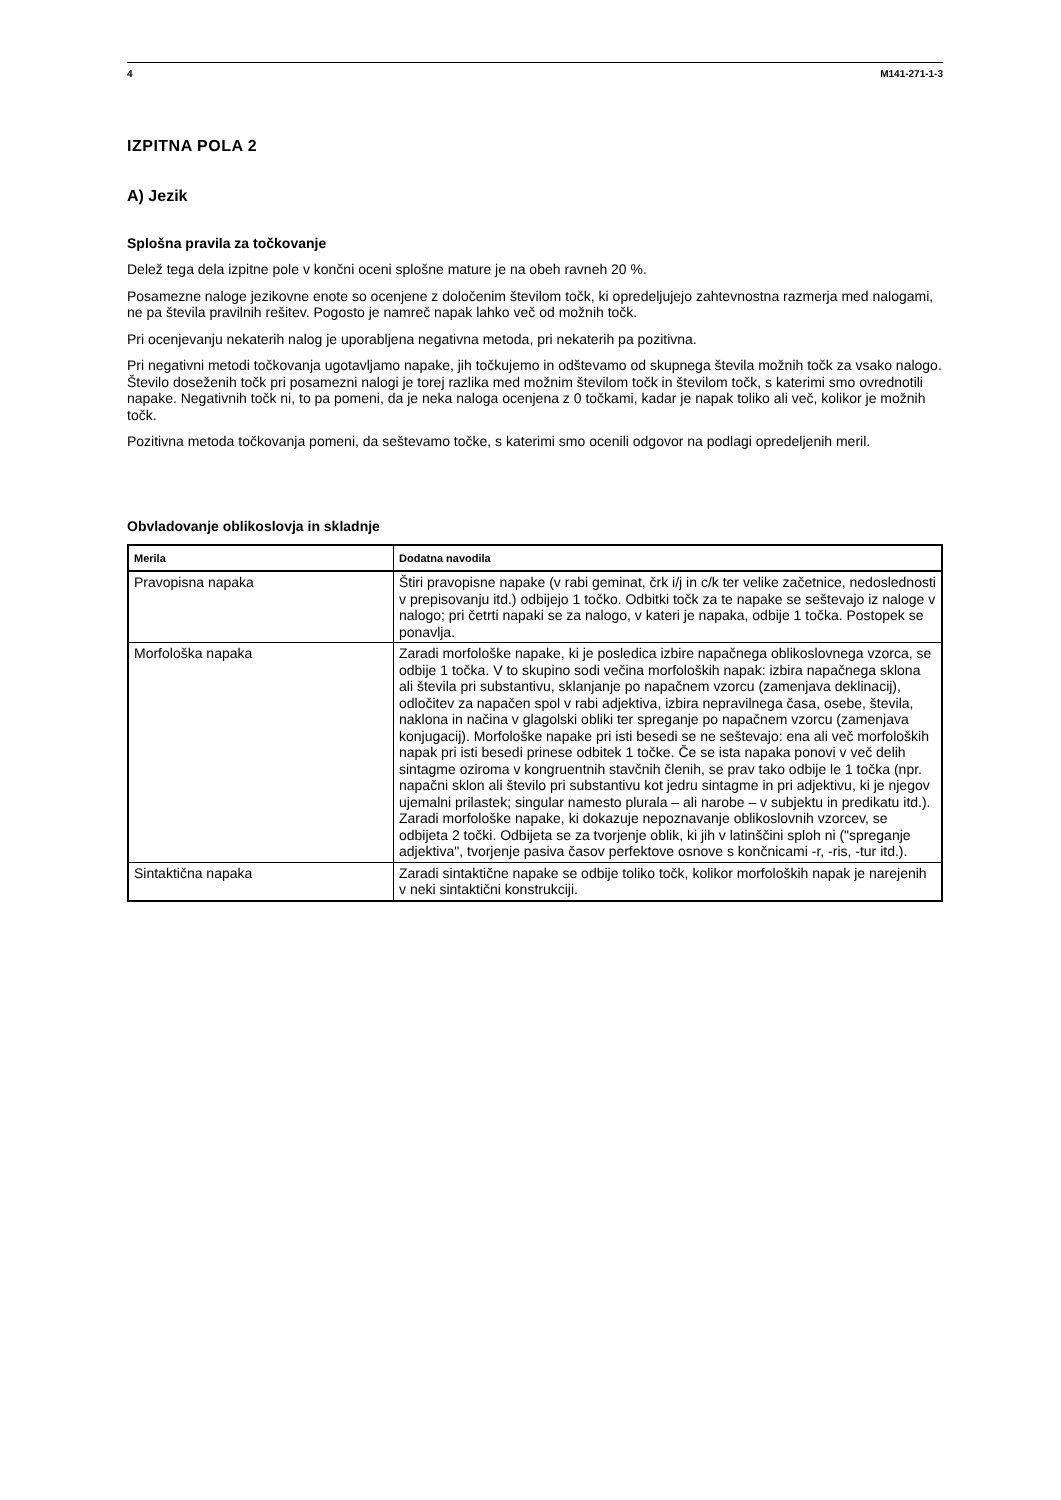4 M141-271-1-3
IZPITNA POLA 2
A) Jezik
Splošna pravila za točkovanje
Delež tega dela izpitne pole v končni oceni splošne mature je na obeh ravneh 20 %.
Posamezne naloge jezikovne enote so ocenjene z določenim številom točk, ki opredeljujejo zahtevnostna razmerja med nalogami, ne pa števila pravilnih rešitev. Pogosto je namreč napak lahko več od možnih točk.
Pri ocenjevanju nekaterih nalog je uporabljena negativna metoda, pri nekaterih pa pozitivna.
Pri negativni metodi točkovanja ugotavljamo napake, jih točkujemo in odštevamo od skupnega števila možnih točk za vsako nalogo. Število doseženih točk pri posamezni nalogi je torej razlika med možnim številom točk in številom točk, s katerimi smo ovrednotili napake. Negativnih točk ni, to pa pomeni, da je neka naloga ocenjena z 0 točkami, kadar je napak toliko ali več, kolikor je možnih točk.
Pozitivna metoda točkovanja pomeni, da seštevamo točke, s katerimi smo ocenili odgovor na podlagi opredeljenih meril.
Obvladovanje oblikoslovja in skladnje
| Merila | Dodatna navodila |
| --- | --- |
| Pravopisna napaka | Štiri pravopisne napake (v rabi geminat, črk i/j in c/k ter velike začetnice, nedoslednosti v prepisovanju itd.) odbijejo 1 točko. Odbitki točk za te napake se seštevajo iz naloge v nalogo; pri četrti napaki se za nalogo, v kateri je napaka, odbije 1 točka. Postopek se ponavlja. |
| Morfološka napaka | Zaradi morfološke napake, ki je posledica izbire napačnega oblikoslovnega vzorca, se odbije 1 točka. V to skupino sodi večina morfoloških napak: izbira napačnega sklona ali števila pri substantivu, sklanjanje po napačnem vzorcu (zamenjava deklinacij), odločitev za napačen spol v rabi adjektiva, izbira nepravilnega časa, osebe, števila, naklona in načina v glagolski obliki ter spreganje po napačnem vzorcu (zamenjava konjugacij). Morfološke napake pri isti besedi se ne seštevajo: ena ali več morfoloških napak pri isti besedi prinese odbitek 1 točke. Če se ista napaka ponovi v več delih sintagme oziroma v kongruentnih stavčnih členih, se prav tako odbije le 1 točka (npr. napačni sklon ali število pri substantivu kot jedru sintagme in pri adjektivu, ki je njegov ujemalni prilastek; singular namesto plurala – ali narobe – v subjektu in predikatu itd.). Zaradi morfološke napake, ki dokazuje nepoznavanje oblikoslovnih vzorcev, se odbijeta 2 točki. Odbijeta se za tvorjenje oblik, ki jih v latinščini sploh ni ("spreganje adjektiva", tvorjenje pasiva časov perfektove osnove s končnicami -r, -ris, -tur itd.). |
| Sintaktična napaka | Zaradi sintaktične napake se odbije toliko točk, kolikor morfoloških napak je narejenih v neki sintaktični konstrukciji. |